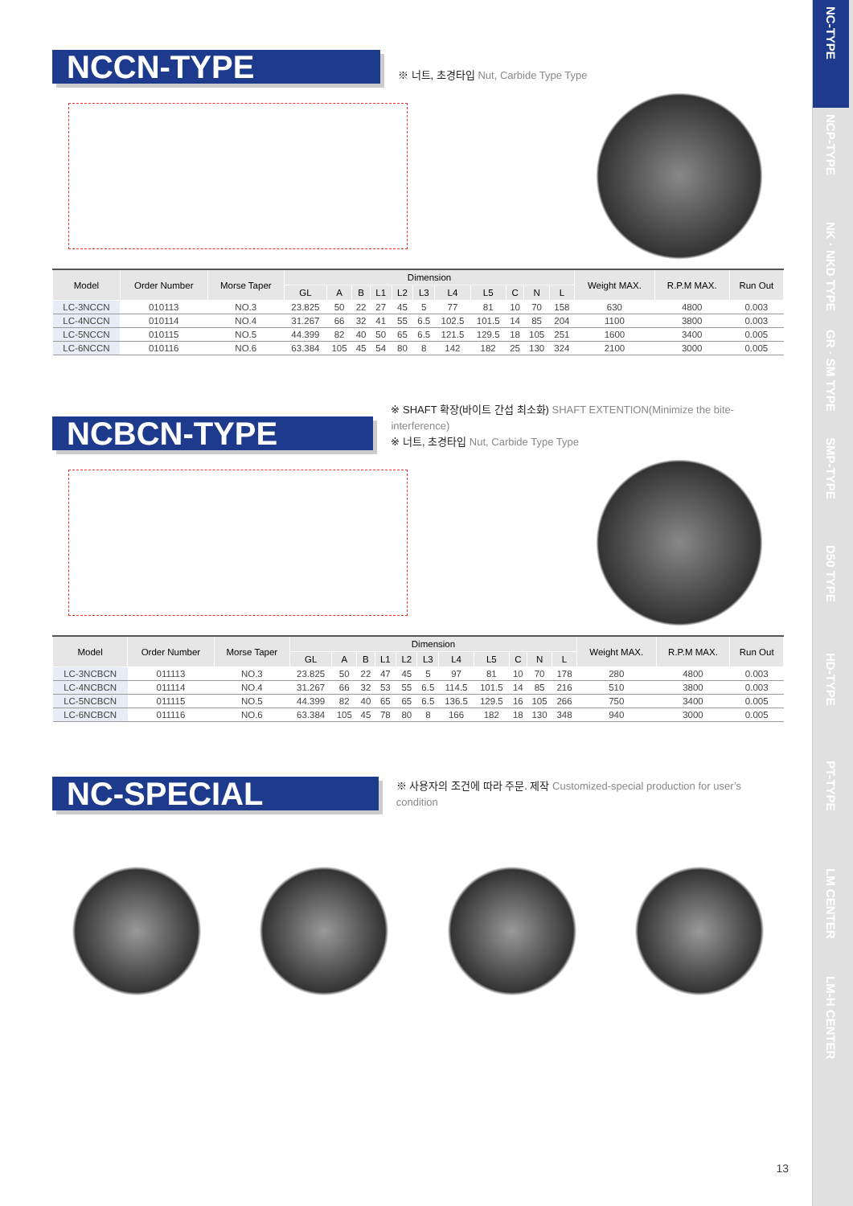NCCN-TYPE
※ 너트, 초경타입 Nut, Carbide Type Type
| Model | Order Number | Morse Taper | Dimension | | | | | | | | | | | Weight MAX. | R.P.M MAX. | Run Out |
| --- | --- | --- | --- | --- | --- | --- | --- | --- | --- | --- | --- | --- | --- | --- | --- | --- |
| | | | GL | A | B | L1 | L2 | L3 | L4 | L5 | C | N | L | | | |
| LC-3NCCN | 010113 | NO.3 | 23.825 | 50 | 22 | 27 | 45 | 5 | 77 | 81 | 10 | 70 | 158 | 630 | 4800 | 0.003 |
| LC-4NCCN | 010114 | NO.4 | 31.267 | 66 | 32 | 41 | 55 | 6.5 | 102.5 | 101.5 | 14 | 85 | 204 | 1100 | 3800 | 0.003 |
| LC-5NCCN | 010115 | NO.5 | 44.399 | 82 | 40 | 50 | 65 | 6.5 | 121.5 | 129.5 | 18 | 105 | 251 | 1600 | 3400 | 0.005 |
| LC-6NCCN | 010116 | NO.6 | 63.384 | 105 | 45 | 54 | 80 | 8 | 142 | 182 | 25 | 130 | 324 | 2100 | 3000 | 0.005 |
NCBCN-TYPE
※ SHAFT 확장(바이트 간섭 최소화) SHAFT EXTENTION(Minimize the bite-interference)
※ 너트, 초경타입 Nut, Carbide Type Type
| Model | Order Number | Morse Taper | Dimension | | | | | | | | | | | Weight MAX. | R.P.M MAX. | Run Out |
| --- | --- | --- | --- | --- | --- | --- | --- | --- | --- | --- | --- | --- | --- | --- | --- | --- |
| | | | GL | A | B | L1 | L2 | L3 | L4 | L5 | C | N | L | | | |
| LC-3NCBCN | 011113 | NO.3 | 23.825 | 50 | 22 | 47 | 45 | 5 | 97 | 81 | 10 | 70 | 178 | 280 | 4800 | 0.003 |
| LC-4NCBCN | 011114 | NO.4 | 31.267 | 66 | 32 | 53 | 55 | 6.5 | 114.5 | 101.5 | 14 | 85 | 216 | 510 | 3800 | 0.003 |
| LC-5NCBCN | 011115 | NO.5 | 44.399 | 82 | 40 | 65 | 65 | 6.5 | 136.5 | 129.5 | 16 | 105 | 266 | 750 | 3400 | 0.005 |
| LC-6NCBCN | 011116 | NO.6 | 63.384 | 105 | 45 | 78 | 80 | 8 | 166 | 182 | 18 | 130 | 348 | 940 | 3000 | 0.005 |
NC-SPECIAL
※ 사용자의 조건에 따라 주문. 제작 Customized-special production for user’s condition
NC-TYPE
NCP-TYPE
NK · NKD TYPE
GR · SM TYPE
SMP-TYPE
D50 TYPE
HD-TYPE
PT-TYPE
LM CENTER
LM-H CENTER
13